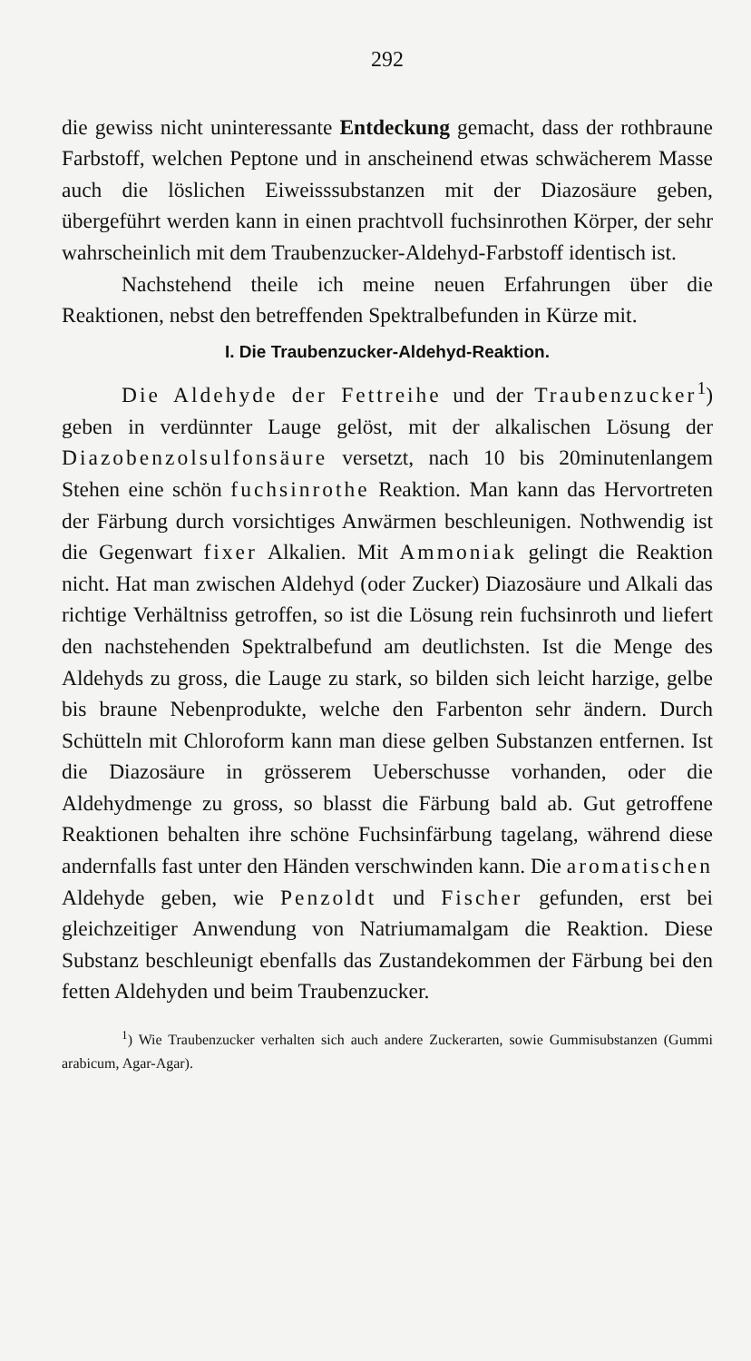292
die gewiss nicht uninteressante Entdeckung gemacht, dass der rothbraune Farbstoff, welchen Peptone und in anscheinend etwas schwächerem Masse auch die löslichen Eiweisssubstanzen mit der Diazosäure geben, übergeführt werden kann in einen prachtvoll fuchsinrothen Körper, der sehr wahrscheinlich mit dem Traubenzucker-Aldehyd-Farbstoff identisch ist.
Nachstehend theile ich meine neuen Erfahrungen über die Reaktionen, nebst den betreffenden Spektralbefunden in Kürze mit.
I. Die Traubenzucker-Aldehyd-Reaktion.
Die Aldehyde der Fettreihe und der Traubenzucker<sup>1</sup>) geben in verdünnter Lauge gelöst, mit der alkalischen Lösung der Diazobenzolsulfonsäure versetzt, nach 10 bis 20minutenlangem Stehen eine schön fuchsinrothe Reaktion. Man kann das Hervortreten der Färbung durch vorsichtiges Anwärmen beschleunigen. Nothwendig ist die Gegenwart fixer Alkalien. Mit Ammoniak gelingt die Reaktion nicht. Hat man zwischen Aldehyd (oder Zucker) Diazosäure und Alkali das richtige Verhältniss getroffen, so ist die Lösung rein fuchsinroth und liefert den nachstehenden Spektralbefund am deutlichsten. Ist die Menge des Aldehyds zu gross, die Lauge zu stark, so bilden sich leicht harzige, gelbe bis braune Nebenprodukte, welche den Farbenton sehr ändern. Durch Schütteln mit Chloroform kann man diese gelben Substanzen entfernen. Ist die Diazosäure in grösserem Ueberschusse vorhanden, oder die Aldehydmenge zu gross, so blasst die Färbung bald ab. Gut getroffene Reaktionen behalten ihre schöne Fuchsinfärbung tagelang, während diese andernfalls fast unter den Händen verschwinden kann. Die aromatischen Aldehyde geben, wie Penzoldt und Fischer gefunden, erst bei gleichzeitiger Anwendung von Natriumamalgam die Reaktion. Diese Substanz beschleunigt ebenfalls das Zustandekommen der Färbung bei den fetten Aldehyden und beim Traubenzucker.
<sup>1</sup>) Wie Traubenzucker verhalten sich auch andere Zuckerarten, sowie Gummisubstanzen (Gummi arabicum, Agar-Agar).